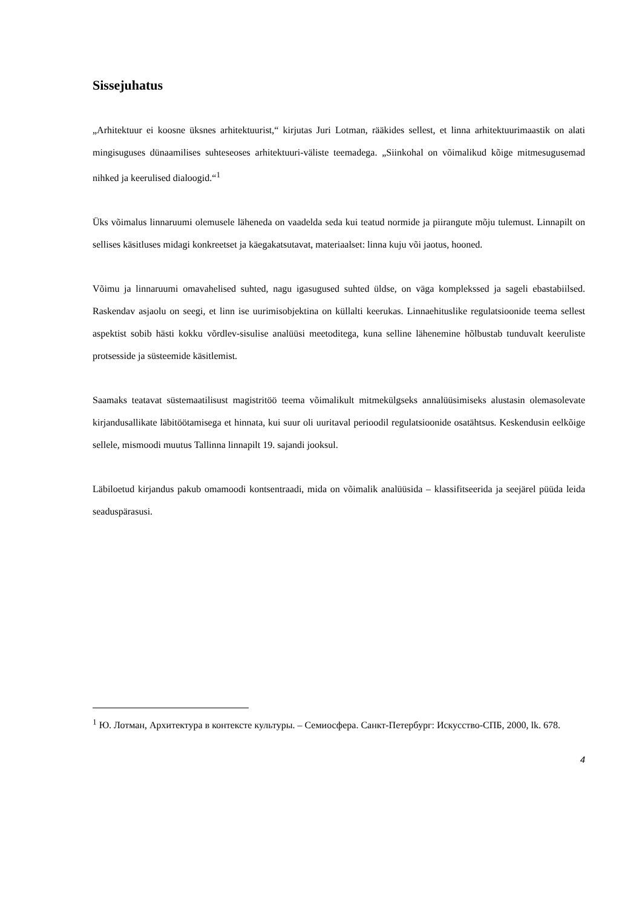Sissejuhatus
„Arhitektuur ei koosne üksnes arhitektuurist,“ kirjutas Juri Lotman, rääkides sellest, et linna arhitektuurimaastik on alati mingisuguses dünaamilises suhteseoses arhitektuuri-väliste teemadega. „Siinkohal on võimalikud kõige mitmesugusemad nihked ja keerulised dialoogid.“<sup>1</sup>
Üks võimalus linnaruumi olemusele läheneda on vaadelda seda kui teatud normide ja piirangute mõju tulemust. Linnapilt on sellises käsitluses midagi konkreetset ja käegakatsutavat, materiaalset: linna kuju või jaotus, hooned.
Võimu ja linnaruumi omavahelised suhted, nagu igasugused suhted üldse, on väga komplekssed ja sageli ebastabiilsed. Raskendav asjaolu on seegi, et linn ise uurimisobjektina on küllalti keerukas. Linnaehituslike regulatsioonide teema sellest aspektist sobib hästi kokku võrdlev-sisulise analüüsi meetoditega, kuna selline lähenemine hõlbustab tunduvalt keeruliste protsesside ja süsteemide käsitlemist.
Saamaks teatavat süstemaatilisust magistritöö teema võimalikult mitmekülgseks annalüüsimiseks alustasin olemasolevate kirjandusallikate läbitöötamisega et hinnata, kui suur oli uuritaval perioodil regulatsioonide osatähtsus. Keskendusin eelkõige sellele, mismoodi muutus Tallinna linnapilt 19. sajandi jooksul.
Läbiloetud kirjandus pakub omamoodi kontsentraadi, mida on võimalik analüüsida – klassifitseerida ja seejärel püüda leida seaduspärasusi.
<sup>1</sup> Ю. Лотман, Архитектура в контексте культуры. – Семиосфера. Санкт-Петербург: Искусство-СПБ, 2000, lk. 678.
4